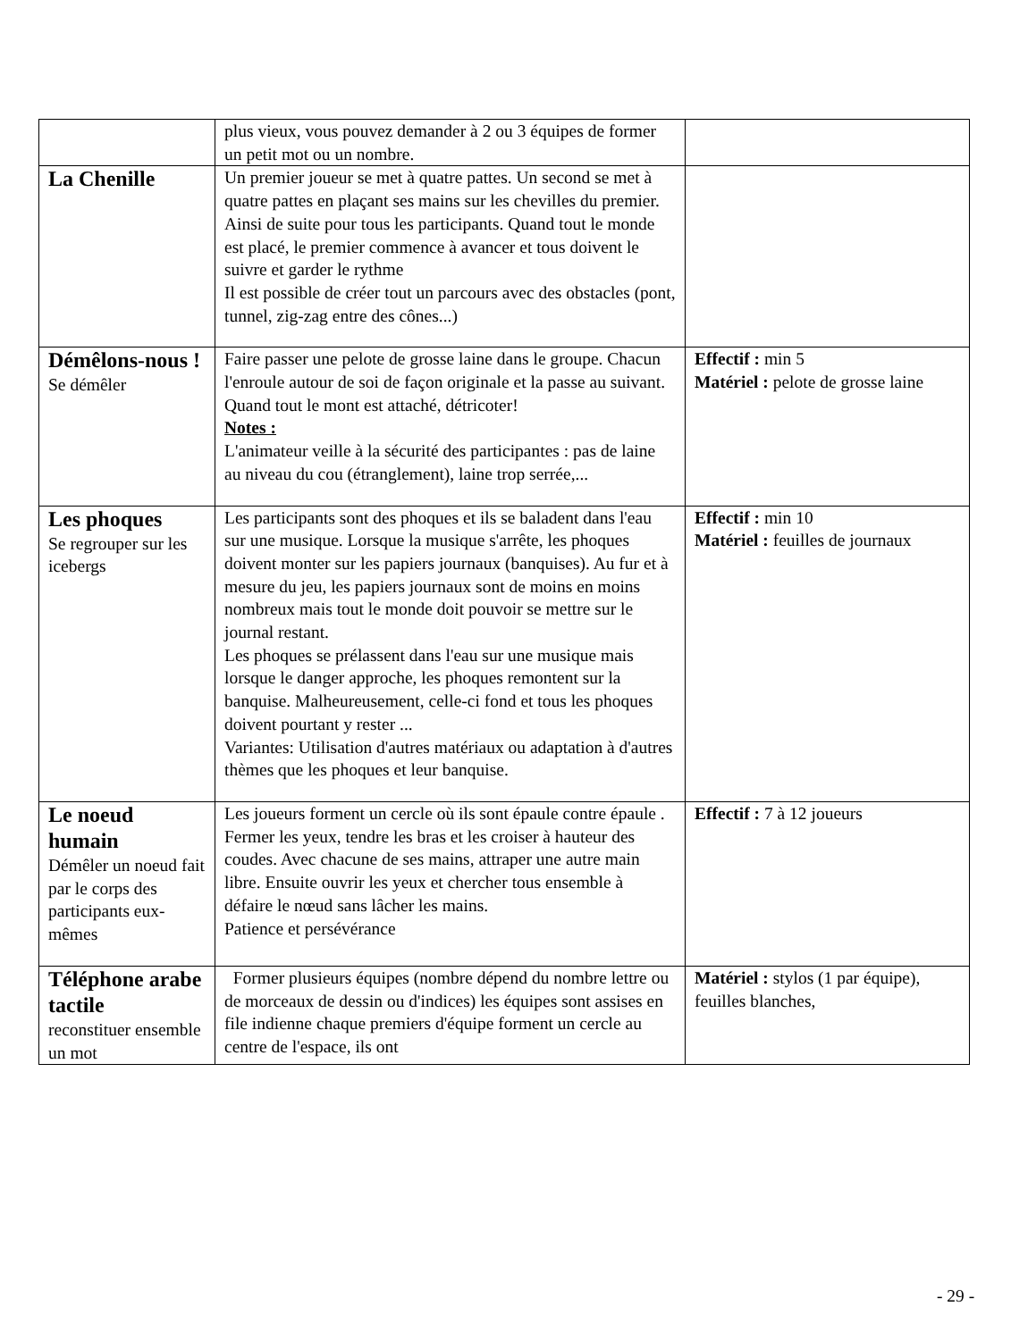| | plus vieux, vous pouvez demander à 2 ou 3 équipes de former un petit mot ou un nombre. | |
| La Chenille | Un premier joueur se met à quatre pattes. Un second se met à quatre pattes en plaçant ses mains sur les chevilles du premier. Ainsi de suite pour tous les participants. Quand tout le monde est placé, le premier commence à avancer et tous doivent le suivre et garder le rythme Il est possible de créer tout un parcours avec des obstacles (pont, tunnel, zig-zag entre des cônes...) | |
| Démêlons-nous ! Se démêler | Faire passer une pelote de grosse laine dans le groupe. Chacun l'enroule autour de soi de façon originale et la passe au suivant. Quand tout le mont est attaché, détricoter! Notes : L'animateur veille à la sécurité des participantes : pas de laine au niveau du cou (étranglement), laine trop serrée,... | Effectif : min 5 Matériel : pelote de grosse laine |
| Les phoques Se regrouper sur les icebergs | Les participants sont des phoques et ils se baladent dans l'eau sur une musique. Lorsque la musique s'arrête, les phoques doivent monter sur les papiers journaux (banquises). Au fur et à mesure du jeu, les papiers journaux sont de moins en moins nombreux mais tout le monde doit pouvoir se mettre sur le journal restant. Les phoques se prélassent dans l'eau sur une musique mais lorsque le danger approche, les phoques remontent sur la banquise. Malheureusement, celle-ci fond et tous les phoques doivent pourtant y rester ... Variantes: Utilisation d'autres matériaux ou adaptation à d'autres thèmes que les phoques et leur banquise. | Effectif : min 10 Matériel : feuilles de journaux |
| Le noeud humain Démêler un noeud fait par le corps des participants eux-mêmes | Les joueurs forment un cercle où ils sont épaule contre épaule . Fermer les yeux, tendre les bras et les croiser à hauteur des coudes. Avec chacune de ses mains, attraper une autre main libre. Ensuite ouvrir les yeux et chercher tous ensemble à défaire le nœud sans lâcher les mains. Patience et persévérance | Effectif : 7 à 12 joueurs |
| Téléphone arabe tactile reconstituer ensemble un mot | Former plusieurs équipes (nombre dépend du nombre lettre ou de morceaux de dessin ou d'indices) les équipes sont assises en file indienne chaque premiers d'équipe forment un cercle au centre de l'espace, ils ont | Matériel : stylos (1 par équipe), feuilles blanches, |
- 29 -